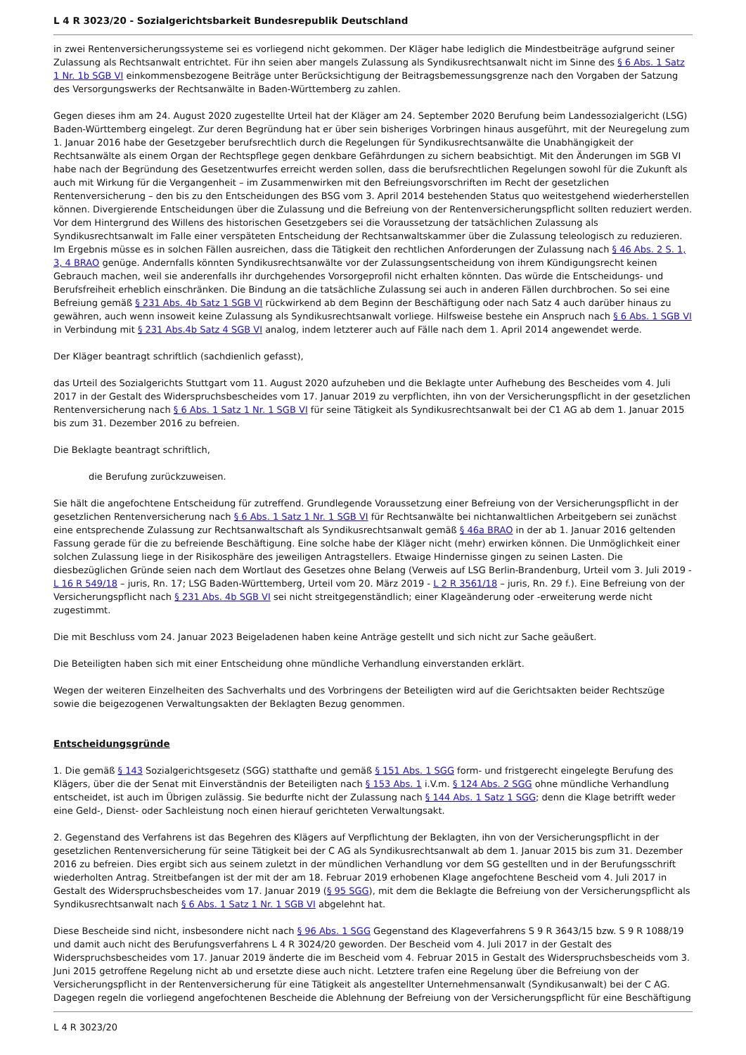L 4 R 3023/20 - Sozialgerichtsbarkeit Bundesrepublik Deutschland
in zwei Rentenversicherungssysteme sei es vorliegend nicht gekommen. Der Kläger habe lediglich die Mindestbeiträge aufgrund seiner Zulassung als Rechtsanwalt entrichtet. Für ihn seien aber mangels Zulassung als Syndikusrechtsanwalt nicht im Sinne des § 6 Abs. 1 Satz 1 Nr. 1b SGB VI einkommensbezogene Beiträge unter Berücksichtigung der Beitragsbemessungsgrenze nach den Vorgaben der Satzung des Versorgungswerks der Rechtsanwälte in Baden-Württemberg zu zahlen.
Gegen dieses ihm am 24. August 2020 zugestellte Urteil hat der Kläger am 24. September 2020 Berufung beim Landessozialgericht (LSG) Baden-Württemberg eingelegt. Zur deren Begründung hat er über sein bisheriges Vorbringen hinaus ausgeführt, mit der Neuregelung zum 1. Januar 2016 habe der Gesetzgeber berufsrechtlich durch die Regelungen für Syndikusrechtsanwälte die Unabhängigkeit der Rechtsanwälte als einem Organ der Rechtspflege gegen denkbare Gefährdungen zu sichern beabsichtigt. Mit den Änderungen im SGB VI habe nach der Begründung des Gesetzentwurfes erreicht werden sollen, dass die berufsrechtlichen Regelungen sowohl für die Zukunft als auch mit Wirkung für die Vergangenheit – im Zusammenwirken mit den Befreiungsvorschriften im Recht der gesetzlichen Rentenversicherung – den bis zu den Entscheidungen des BSG vom 3. April 2014 bestehenden Status quo weitestgehend wiederherstellen können. Divergierende Entscheidungen über die Zulassung und die Befreiung von der Rentenversicherungspflicht sollten reduziert werden. Vor dem Hintergrund des Willens des historischen Gesetzgebers sei die Voraussetzung der tatsächlichen Zulassung als Syndikusrechtsanwalt im Falle einer verspäteten Entscheidung der Rechtsanwaltskammer über die Zulassung teleologisch zu reduzieren. Im Ergebnis müsse es in solchen Fällen ausreichen, dass die Tätigkeit den rechtlichen Anforderungen der Zulassung nach § 46 Abs. 2 S. 1, 3, 4 BRAO genüge. Andernfalls könnten Syndikusrechtsanwälte vor der Zulassungsentscheidung von ihrem Kündigungsrecht keinen Gebrauch machen, weil sie anderenfalls ihr durchgehendes Vorsorgeprofil nicht erhalten könnten. Das würde die Entscheidungs- und Berufsfreiheit erheblich einschränken. Die Bindung an die tatsächliche Zulassung sei auch in anderen Fällen durchbrochen. So sei eine Befreiung gemäß § 231 Abs. 4b Satz 1 SGB VI rückwirkend ab dem Beginn der Beschäftigung oder nach Satz 4 auch darüber hinaus zu gewähren, auch wenn insoweit keine Zulassung als Syndikusrechtsanwalt vorliege. Hilfsweise bestehe ein Anspruch nach § 6 Abs. 1 SGB VI in Verbindung mit § 231 Abs.4b Satz 4 SGB VI analog, indem letzterer auch auf Fälle nach dem 1. April 2014 angewendet werde.
Der Kläger beantragt schriftlich (sachdienlich gefasst),
das Urteil des Sozialgerichts Stuttgart vom 11. August 2020 aufzuheben und die Beklagte unter Aufhebung des Bescheides vom 4. Juli 2017 in der Gestalt des Widerspruchsbescheides vom 17. Januar 2019 zu verpflichten, ihn von der Versicherungspflicht in der gesetzlichen Rentenversicherung nach § 6 Abs. 1 Satz 1 Nr. 1 SGB VI für seine Tätigkeit als Syndikusrechtsanwalt bei der C1 AG ab dem 1. Januar 2015 bis zum 31. Dezember 2016 zu befreien.
Die Beklagte beantragt schriftlich,
die Berufung zurückzuweisen.
Sie hält die angefochtene Entscheidung für zutreffend. Grundlegende Voraussetzung einer Befreiung von der Versicherungspflicht in der gesetzlichen Rentenversicherung nach § 6 Abs. 1 Satz 1 Nr. 1 SGB VI für Rechtsanwälte bei nichtanwaltlichen Arbeitgebern sei zunächst eine entsprechende Zulassung zur Rechtsanwaltschaft als Syndikusrechtsanwalt gemäß § 46a BRAO in der ab 1. Januar 2016 geltenden Fassung gerade für die zu befreiende Beschäftigung. Eine solche habe der Kläger nicht (mehr) erwirken können. Die Unmöglichkeit einer solchen Zulassung liege in der Risikosphäre des jeweiligen Antragstellers. Etwaige Hindernisse gingen zu seinen Lasten. Die diesbezüglichen Gründe seien nach dem Wortlaut des Gesetzes ohne Belang (Verweis auf LSG Berlin-Brandenburg, Urteil vom 3. Juli 2019 - L 16 R 549/18 – juris, Rn. 17; LSG Baden-Württemberg, Urteil vom 20. März 2019 - L 2 R 3561/18 – juris, Rn. 29 f.). Eine Befreiung von der Versicherungspflicht nach § 231 Abs. 4b SGB VI sei nicht streitgegenständlich; einer Klageänderung oder -erweiterung werde nicht zugestimmt.
Die mit Beschluss vom 24. Januar 2023 Beigeladenen haben keine Anträge gestellt und sich nicht zur Sache geäußert.
Die Beteiligten haben sich mit einer Entscheidung ohne mündliche Verhandlung einverstanden erklärt.
Wegen der weiteren Einzelheiten des Sachverhalts und des Vorbringens der Beteiligten wird auf die Gerichtsakten beider Rechtszüge sowie die beigezogenen Verwaltungsakten der Beklagten Bezug genommen.
Entscheidungsgründe
1. Die gemäß § 143 Sozialgerichtsgesetz (SGG) statthafte und gemäß § 151 Abs. 1 SGG form- und fristgerecht eingelegte Berufung des Klägers, über die der Senat mit Einverständnis der Beteiligten nach § 153 Abs. 1 i.V.m. § 124 Abs. 2 SGG ohne mündliche Verhandlung entscheidet, ist auch im Übrigen zulässig. Sie bedurfte nicht der Zulassung nach § 144 Abs. 1 Satz 1 SGG; denn die Klage betrifft weder eine Geld-, Dienst- oder Sachleistung noch einen hierauf gerichteten Verwaltungsakt.
2. Gegenstand des Verfahrens ist das Begehren des Klägers auf Verpflichtung der Beklagten, ihn von der Versicherungspflicht in der gesetzlichen Rentenversicherung für seine Tätigkeit bei der C AG als Syndikusrechtsanwalt ab dem 1. Januar 2015 bis zum 31. Dezember 2016 zu befreien. Dies ergibt sich aus seinem zuletzt in der mündlichen Verhandlung vor dem SG gestellten und in der Berufungsschrift wiederholten Antrag. Streitbefangen ist der mit der am 18. Februar 2019 erhobenen Klage angefochtene Bescheid vom 4. Juli 2017 in Gestalt des Widerspruchsbescheides vom 17. Januar 2019 (§ 95 SGG), mit dem die Beklagte die Befreiung von der Versicherungspflicht als Syndikusrechtsanwalt nach § 6 Abs. 1 Satz 1 Nr. 1 SGB VI abgelehnt hat.
Diese Bescheide sind nicht, insbesondere nicht nach § 96 Abs. 1 SGG Gegenstand des Klageverfahrens S 9 R 3643/15 bzw. S 9 R 1088/19 und damit auch nicht des Berufungsverfahrens L 4 R 3024/20 geworden. Der Bescheid vom 4. Juli 2017 in der Gestalt des Widerspruchsbescheides vom 17. Januar 2019 änderte die im Bescheid vom 4. Februar 2015 in Gestalt des Widerspruchsbescheids vom 3. Juni 2015 getroffene Regelung nicht ab und ersetzte diese auch nicht. Letztere trafen eine Regelung über die Befreiung von der Versicherungspflicht in der Rentenversicherung für eine Tätigkeit als angestellter Unternehmensanwalt (Syndikusanwalt) bei der C AG. Dagegen regeln die vorliegend angefochtenen Bescheide die Ablehnung der Befreiung von der Versicherungspflicht für eine Beschäftigung
L 4 R 3023/20